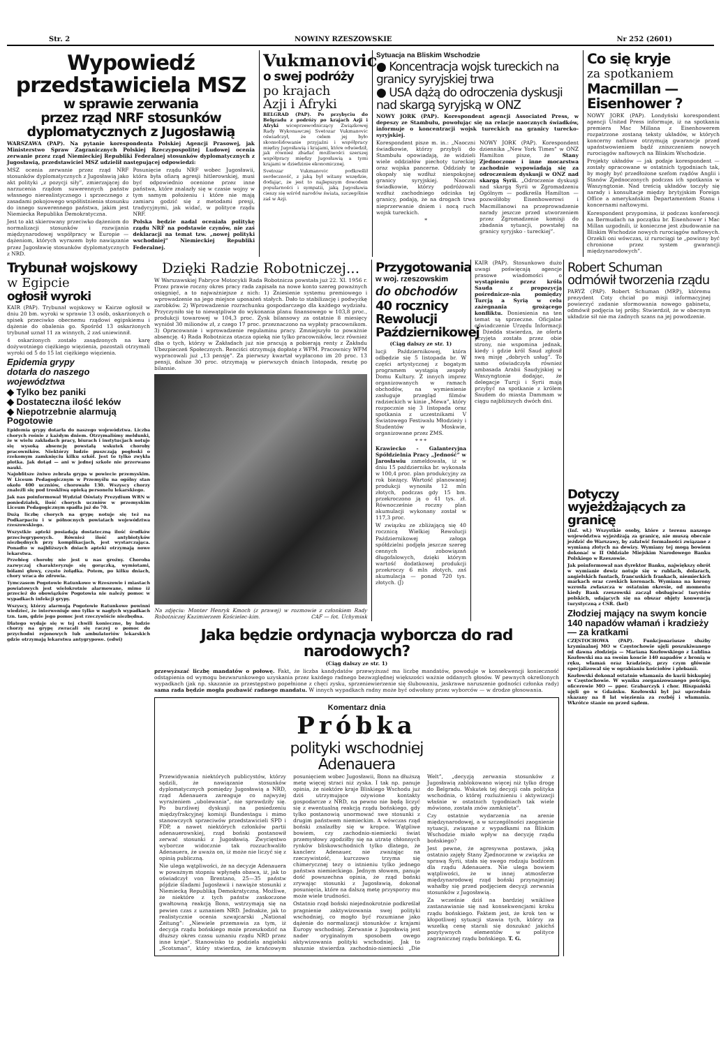Str. 2 NOWINY RZESZOWSKIE Nr 252 (2601)
Wypowiedź przedstawiciela MSZ
w sprawie zerwania
przez rząd NRF stosunków
dyplomatycznych z Jugosławią
WARSZAWA (PAP). Na pytanie korespondenta Polskiej Agencji Prasowej, jak Ministerstwo Spraw Zagranicznych Polskiej Rzeczypospolitej Ludowej ocenia zerwanie przez rząd Niemieckiej Republiki Federalnej stosunków dyplomatycznych z Jugosławią, przedstawiciel MSZ udzielił następującej odpowiedzi:
MSZ ocenia zerwanie przez rząd NRF stosunków dyplomatycznych z Jugosławią jako akt polityki „z pozycji siły”, zmierzającej do narzucenia rządom suwerennych państw własnego nierealistycznego i sprzecznego z zasadami pokojowego współistnienia stosunku do innego suwerennego państwa, jakim jest Niemiecka Republika Demokratyczna.
Jest to akt skierowany przeciwko dążeniom do normalizacji stosunków i rozwijania międzynarodowej współpracy w Europie — dążeniom, których wyrazem było nawiązanie przez Jugosławię stosunków dyplomatycznych z NRD.
Posunięcie rządu NRF wobec Jugosławii, która była ofiarą agresji hitlerowskiej, musi być odpowiednio ocenione przez inne państwa, które znalazły się w czasie wojny w tym samym położeniu i które nie mają zamiaru godzić się z metodami presji, tradycyjnymi, jak widać, w polityce rządu NRF.
Polska będzie nadal oceniała politykę rządu NRF na podstawie czynów, nie zaś deklaracji na temat tzw. „nowej polityki wschodniej” Niemieckiej Republiki Federalnej.
Vukmanovic
o swej podróży
po krajach
Azji i Afryki
BELGRAD (PAP). Po przybyciu do Belgradu z podróży po krajach Azji i Afryki wiceprzewodniczący Związkowej Rady Wykonawczej Svetozar Vukmanovic oświadczył, że celem jej było skonsolidowanie przyjaźni i współpracy między Jugosławią i krajami, które odwiedził, jak również zbadać możliwości szerszej współpracy między Jugosławią a tymi krajami w dziedzinie ekonomicznej.
Svetozar Vukmanovic podkreślił serdeczność, z jaką był witany wszędzie, dodając, że jest to najlepszym dowodem popularności i sympatii, jaką Jugosławia cieszy się wśród narodów świata, szczególnie zaś w Azji.
Sytuacja na Bliskim Wschodzie
● Koncentracja wojsk tureckich na granicy syryjskiej trwa
● USA dążą do odroczenia dyskusji nad skargą syryjską w ONZ
NOWY JORK (PAP). Korespondent agencji Associated Press, w depeszy ze Stambułu, powołując się na relacje naocznych świadków, informuje o koncentracji wojsk tureckich na granicy turecko-syryjskiej.
Korespondent pisze m. in.: „Naoczni świadkowie, którzy przybyli do Stambułu opowiadają, że widzieli wiele oddziałów piechoty tureckiej oraz wojska pancerne. Oddziały te okopały się wzdłuż niespokojnej granicy syryjskiej. Naoczni świadkowie, którzy podróżowali wzdłuż zachodniego odcinka tej granicy, podają, że na drogach trwa nieprzerwanie dniem i nocą ruch wojsk tureckich.
*
NOWY JORK (PAP). Korespondent dziennika „New York Times” w ONZ Hamilton pisze, że Stany Zjednoczone i inne mocarstwa zachodnie wypowiadają się za odroczeniem dyskusji w ONZ nad skargą Syrii. „Odroczenie dyskusji nad skargą Syrii w Zgromadzeniu Ogólnym — podkreśla Hamilton — pozwoliłoby Eisenhowerowi i Macmillanowi na przeprowadzenie narady jeszcze przed utworzeniem przez Zgromadzenie komisji do zbadania sytuacji, powstałej na granicy syryjsko - tureckiej”.
Co się kryje
za spotkaniem
Macmillan — Eisenhower ?
NOWY JORK (PAP). Londyński korespondent agencji United Press informuje, iż na spotkaniu premiera Mac Millana z Eisenhowerem rozpatrzone zostaną teksty układów, w których koncerny naftowe otrzymują gwarancje przed upaństwowieniem bądź zniszczeniem nowych rurociągów naftowych na Bliskim Wschodzie.
Projekty układów — jak podaje korespondent — zostały opracowane w ostatnich tygodniach tak, by mogły być przedłożone szefom rządów Anglii i Stanów Zjednoczonych podczas ich spotkania w Waszyngtonie. Nad treścią układów toczyły się narady i konsultacje między brytyjskim Foreign Office a amerykańskim Departamentem Stanu i koncernami naftowymi.
Korespondent przypomina, iż podczas konferencji na Bermudach na początku br. Eisenhower i Mac Millan uzgodnili, iż konieczne jest zbudowanie na Bliskim Wschodzie nowych rurociągów naftowych. Orzekli oni wówczas, iż rurociągi te „powinny być chronione przez system gwarancji międzynarodowych”.
Trybunał wojskowy
w Egipcie
ogłosił wyroki
KAIR (PAP). Trybunał wojskowy w Kairze ogłosił w dniu 20 bm. wyroki w sprawie 13 osób, oskarżonych o spisek przeciwko obecnemu rządowi egipskiemu i dążenie do obalenia go. Spośród 13 oskarżonych trybunał uznał 11 za winnych, 2 zaś uniewinnił.
4 oskarżonych zostało zasądzonych na karę dożywotniego ciężkiego więzienia, pozostali otrzymali wyroki od 5 do 15 lat ciężkiego więzienia.
Epidemia grypy
dotarła do naszego
województwa
◆ Tylko bez paniki
◆ Dostateczna ilość leków
◆ Niepotrzebnie alarmują Pogotowie
Epidemia grypy dotarła do naszego województwa. Liczba chorych rośnie z każdym dniem. Otrzymaliśmy meldunki, że w wielu zakładach pracy, biurach i instytucjach notuje się wysoką absencję powstałą wskutek choroby pracowników. Niektórzy ludzie puszczają pogłoski o rzekomym zamknięciu kilku szkół. Jest to tylko zwykła plotka. Jak dotąd — ani w jednej szkole nie przerwano nauki.
Najobfitsze żniwo zebrała grypa w powiecie przemyskim. W Liceum Pedagogicznym w Przemyślu na ogólny stan około 400 uczniów, chorowało 130. Wszyscy chorzy znaleźli się pod troskliwą opieką personelu lekarskiego.
Jak nas poinformował Wydział Oświaty Prezydium WRN w poniedziałek, ilość chorych uczniów w przemyskim Liceum Pedagogicznym spadła już do 70.
Dużą liczbę chorych na grypę notuje się też na Podkarpaciu i w północnych powiatach województwa rzeszowskiego.
Wszystkie apteki posiadają dostateczną ilość środków przeciwgrypowych. Również ilość antybiotyków niezbędnych przy komplikacjach, jest wystarczająca. Ponadto w najbliższych dniach apteki otrzymają nowe lekarstwa.
Przebieg choroby nie jest u nas groźny. Choroba zazwyczaj charakteryzuje się gorączką, wymiotami, bólami głowy, często żołądka. Potem, po kilku dniach, chory wraca do zdrowia.
Tymczasem Pogotowie Ratunkowe w Rzeszowie i miastach powiatowych jest wielokrotnie alarmowane, mimo iż przecież do obowiązków Pogotowia nie należy pomoc w wypadkach infekcji grypy.
Wszyscy, którzy alarmują Pogotowie Ratunkowe powinni wiedzieć, że interweniuje ono tylko w nagłych wypadkach tzn. tam, gdzie jego pomoc jest rzeczywiście niezbędna.
Dlatego wydaje się w tej chwili konieczne, by ludzie chorzy na grypę zwracali się raczej o pomoc do przychodni rejonowych lub ambulatoriów lekarskich gdzie otrzymają lekarstwa antygrypowe. (edwi)
Dzięki Radzie Robotniczej...
W Warszawskiej Fabryce Motocykli Rada Robotnicza powstała już 22. XI. 1956 r. Przez prawie roczny okres pracy rada zapisała na nowe konto szereg poważnych osiągnięć, a to najważniejsze z nich: 1) Zniesienie systemu premiowego i wprowadzenie na jego miejsce uposażeń stałych. Dało to stabilizację i podwyżkę zarobków. 2) Wprowadzenie rozrachunku gospodarczego dla każdego wydziału. Przyczyniło się to niewątpliwie do wykonania planu finansowego w 103,8 proc., produkcji towarowej w 104,3 proc. Zysk bilansowy za ostatnie 8 miesięcy wyniósł 30 milionów zł, z czego 17 proc. przeznaczono na wypłaty pracownikom. 3) Opracowanie i wprowadzenie regulaminu pracy. Zmniejszyło to poważnie absencję. 4) Rada Robotnicza otacza opieką nie tylko pracowników, lecz również dba o tych, którzy w Zakładach już nie pracują a pobierają renty z Zakładu Ubezpieczeń Społecznych. Renciści otrzymują dopłatę z WFM. Pracownicy WFM wypracowali już „13 pensję”. Za pierwszy kwartał wypłacono im 20 proc. 13 pensji, dalsze 30 proc. otrzymają w pierwszych dniach listopada, resztę po bilansie.
Na zdjęciu: Monter Henryk Kmoch (z prawej) w rozmowie z członkiem Rady Robotniczej Kazimierzem Kościelec-kim. CAF — fot. Uchymiak
Przygotowania
w woj. rzeszowskim
do obchodów
40 rocznicy Rewolucji Październikowej
(Ciąg dalszy ze str. 1)
lucji Październikowej, która odbędzie się 5 listopada br. W części artystycznej z bogatym programem wystąpią zespoły Domu Kultury. Z innych imprez organizowanych w ramach obchodów, na wymienienie zasługuje przegląd filmów radzieckich w kinie „Mewa”, który rozpocznie się 3 listopada oraz spotkania z uczestnikami V Światowego Festiwalu Młodzieży i Studentów w Moskwie, organizowane przez ZMS.
* * *
Krawiecko - Galanteryjna Spółdzielnia Pracy „Jedność” w Jarosławiu zameldowała, iż w dniu 15 października br. wykonała w 100,4 proc. plan produkcyjny za rok bieżący. Wartość planowanej produkcji wynosiła 12 mln złotych, podczas gdy 15 bm. przekroczono ją o 41 tys. zł. Równocześnie roczny plan akumulacji wykonany został w 117,3 proc.
W związku ze zbliżającą się 40 rocznicą Wielkiej Rewolucji Październikowej załoga spółdzielni podjęła jeszcze szereg cennych zobowiązań długofalowych, dzięki którym wartość dodatkowej produkcji przekroczy 6 mln złotych, zaś akumulacja — ponad 720 tys. złotych. (J)
KAIR (PAP). Stosunkowo dużo uwagi poświęcają agencje prasowe wiadomości o wystąpieniu przez króla Sauda z propozycją pośrednicze-nia pomiędzy Turcją a Syrią w celu zażegnania grożącego konfliktu. Doniesienia na ten temat są sprzeczne. Oficjalne oświadczenie Urzędu Informacji w Dżedda stwierdza, że oferta przyjęta została przez obie strony, nie wspomina jednak, kiedy i gdzie król Saud zgłosił swą misję „dobrych usług”. To samo oświadczyła również ambasada Arabii Saudyjskiej w Waszyngtonie dodając, że delegacje Turcji i Syrii mają przybyć na spotkanie z królem Saudem do miasta Dammam w ciągu najbliższych dwóch dni.
Jaka będzie ordynacja wyborcza do rad narodowych?
(Ciąg dalszy ze str. 1)
przewyższać liczbę mandatów o połowę. Fakt, że liczba kandydatów przewyższać ma liczbę mandatów, powoduje w konsekwencji konieczność odstąpienia od wymogu bezwarunkowego uzyskania przez każdego radnego bezwzględnej większości ważnie oddanych głosów. W pewnych określonych wypadkach (jak np. skazanie za przestępstwo popełnione z chęci zysku, sprzeniewierzenie się ślubowaniu, jaskrawe naruszenie godności członka rady) sama rada będzie mogła pozbawić radnego mandatu. W innych wypadkach radny może być odwołany przez wyborców — w drodze głosowania.
Komentarz dnia
Próbka
polityki wschodniej
Adenauera
Przewidywania niektórych publicystów, którzy sądzili, że nawiązanie stosunków dyplomatycznych pomiędzy Jugosławią a NRD, rząd Adenauera zareaguje co najwyżej wyrażeniem „ubolewania”, nie sprawdziły się. Po burzliwej dyskusji na posiedzeniu międzyfrakcyjnej komisji Bundestagu i mimo stanowczych sprzeciwów przedstawicieli SPD i FDP, a nawet niektórych członków partii adenauerowskiej, rząd boński postanowił zerwać stosunki z Jugosławią. Zwycięstwo wyborcze widocznie tak rozzuchwaliło Adenauera, że uważa on, iż może nie liczyć się z opinią publiczną.
Nie ulega wątpliwości, że na decyzje Adenauera w poważnym stopniu wpłynęła obawa, iż, jak to oświadczył von Brentano, 25—35 państw pójdzie śladami Jugosławii i nawiąże stosunki z Niemiecką Republiką Demokratyczną. Możliwe, że niektóre z tych państw zaskoczone gwałtowną reakcją Bonn, wstrzymają się na pewien czas z uznaniem NRD. Jednakże, jak to realistycznie ocenia szwajcarski „National Zeitung”: „Niewiele przemawia za tym, iż decyzja rządu bońskiego może przeszkodzić na dłuższy okres czasu uznaniu rządu NRD przez inne kraje”. Stanowisko to podziela angielski „Scotsman”, który stwierdza, że krańcowym posunięciem wobec Jugosławii, Bonn na dłuższą metę więcej straci niż zyska. I tak np. panuje opinia, że niektóre kraje Bliskiego Wschodu już dziś utrzymujące ożywione kontakty gospodarcze z NRD, na pewno nie będą liczyć się z ewentualną reakcją rządu bońskiego, gdy tylko postanowią unormować swe stosunki z drugim państwem niemieckim. A wówczas rząd boński znalazłby się w kropce. Wątpliwe bowiem, czy zachodnio-niemiecki świat przemysłowy zgodziłby się na utratę chłonnych rynków bliskowschodnich tylko dlatego, że kanclerz Adenauer, nie zważając na rzeczywistość, kurczowo trzyma się chimerycznej tezy o istnieniu tylko jednego państwa niemieckiego. Jednym słowem, panuje dość powszechna opinia, że rząd boński zrywając stosunki z Jugosławią, dokonał posunięcia, które na dalszą metę przysporzy mu może wiele trudności.
Ostatnio rząd boński niejednokrotnie podkreślał pragnienie zaktywizowania swej polityki wschodniej, co mogło być rozumiane jako dążenie do normalizacji stosunków z krajami Europy wschodniej. Zerwanie z Jugosławią jest nader oryginalnym sposobem owego aktywizowania polityki wschodniej. Jak to słusznie stwierdza zachodnio-niemiecki „Die Welt”, „decyzją zerwania stosunków z Jugosławią zablokowano więcej niż tylko drogę do Belgradu. Wskutek tej decyzji cała polityka wschodnia, o której rozluźnieniu i aktywizacji właśnie w ostatnich tygodniach tak wiele mówiono, została znów zamknięta”.
Czy ostatnie wydarzenia na arenie międzynarodowej, a w szczególności zaognienie sytuacji, związane z wypadkami na Bliskim Wschodzie miało wpływ na decyzję rządu bońskiego?
Jest pewne, że agresywna postawa, jaką ostatnio zajęły Stany Zjednoczone w związku ze sprawą Syrii, stała się swego rodzaju bodźcem dla rządu Adenauera. Nie ulega bowiem wątpliwości, że w innej atmosferze międzynarodowej rząd boński przynajmniej wahałby się przed podjęciem decyzji zerwania stosunków z Jugosławią.
Za wcześnie dziś na bardziej wnikliwe zastanawianie się nad konsekwencjami kroku rządu bońskiego. Faktem jest, że krok ten w kłopotliwej sytuacji stawia tych, którzy za wszelką cenę starali się doszukać jakichś pozytywnych elementów w polityce zagranicznej rządu bońskiego. T. G.
Robert Schuman odmówił tworzenia rządu
PARYŻ (PAP). Robert Schuman (MRP), któremu prezydent Coty chciał po misji informacyjnej powierzyć zadanie sformowania nowego gabinetu, odmówił podjęcia tej próby. Stwierdził, że w obecnym układzie sił nie ma żadnych szans na jej powodzenie.
Dotyczy wyjeżdżających za granicę
(Inf. wł.) Wszystkie osoby, które z terenu naszego województwa wyjeżdżają za granicę, nie muszą obecnie jeździć do Warszawy, by załatwić formalności związane z wymianą złotych na dewizy. Wymiany tej mogą bowiem dokonać w II Oddziale Miejskim Narodowego Banku Polskiego w Rzeszowie.
Jak poinformował nas dyrektor Banku, największy obrót w wymianie dewiz notuje się w rublach, dolarach, angielskich funtach, francuskich frankach, niemieckich markach oraz czeskich koronach. Wymiana na korony wzrosła zwłaszcza w ostatnim okresie, od momentu kiedy Bank rzeszowski zaczął obsługiwać turystów polskich, udających się na obszar objęty konwencją turystyczną z CSR. (kel)
Złodziej mający na swym koncie 140 napadów włamań i kradzieży — za kratkami
CZĘSTOCHOWA (PAP). Funkcjonariusze służby kryminalnej MO w Częstochowie ujęli poszukiwanego od dawna złodzieja — Mariana Kozłowskiego z Lublina Kozłowski ma na swoim koncie 140 napadów z bronią w ręku, włamań oraz kradzieży, przy czym głównie specjalizował się w ograbianiu kościołów i plebanii.
Kozłowski dokonał ostatnio włamania do kurii biskupiej w Częstochowie. W wyniku zorganizowanego pościgu, oficerowie MO — ppor. Grabarczyk i chor. Hiszpański ujęli go w Gdańsku. Kozłowski był już uprzednio skazany na 8 lat więzienia za rozbój i włamania. Wkrótce stanie on przed sądem.